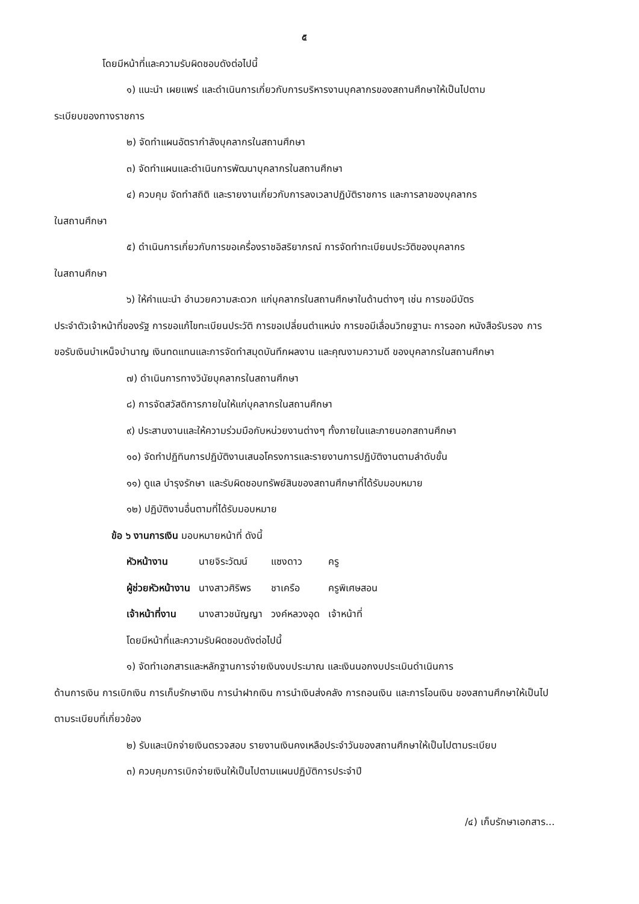๕
โดยมีหน้าที่และความรับผิดชอบดังต่อไปนี้
๑) แนะนำ เผยแพร่ และดำเนินการเกี่ยวกับการบริหารงานบุคลากรของสถานศึกษาให้เป็นไปตาม
ระเบียบของทางราชการ
๒) จัดทำแผนอัตรากำลังบุคลากรในสถานศึกษา
๓) จัดทำแผนและดำเนินการพัฒนาบุคลากรในสถานศึกษา
๔) ควบคุม จัดทำสถิติ และรายงานเกี่ยวกับการลงเวลาปฏิบัติราชการ และการลาของบุคลากร
ในสถานศึกษา
๕) ดำเนินการเกี่ยวกับการขอเครื่องราชอิสริยาภรณ์ การจัดทำทะเบียนประวัติของบุคลากร
ในสถานศึกษา
๖) ให้คำแนะนำ อำนวยความสะดวก แก่บุคลากรในสถานศึกษาในด้านต่างๆ เช่น การขอมีบัตร
ประจำตัวเจ้าหน้าที่ของรัฐ การขอแก้ไขทะเบียนประวัติ การขอเปลี่ยนตำแหน่ง การขอมีเลื่อนวิทยฐานะ การออก หนังสือรับรอง การขอรับเงินบำเหน็จบำนาญ เงินทดแทนและการจัดทำสมุดบันทึกผลงาน และคุณงามความดี ของบุคลากรในสถานศึกษา
๗) ดำเนินการทางวินัยบุคลากรในสถานศึกษา
๘) การจัดสวัสดิการภายในให้แก่บุคลากรในสถานศึกษา
๙) ประสานงานและให้ความร่วมมือกับหน่วยงานต่างๆ ทั้งภายในและภายนอกสถานศึกษา
๑๐) จัดทำปฏิทินการปฏิบัติงานเสนอโครงการและรายงานการปฏิบัติงานตามลำดับขั้น
๑๑) ดูแล บำรุงรักษา และรับผิดชอบทรัพย์สินของสถานศึกษาที่ได้รับมอบหมาย
๑๒) ปฏิบัติงานอื่นตามที่ได้รับมอบหมาย
ข้อ ๖ งานการเงิน มอบหมายหน้าที่ ดังนี้
| หัวหน้างาน | นายจิระวัฒน์ | แซงดาว | ครู |
| ผู้ช่วยหัวหน้างาน | นางสาวศิริพร | ชาเครือ | ครูพิเศษสอน |
| เจ้าหน้าที่งาน | นางสาวชนัญญา | วงค์หลวงอุด | เจ้าหน้าที่ |
โดยมีหน้าที่และความรับผิดชอบดังต่อไปนี้
๑) จัดทำเอกสารและหลักฐานการจ่ายเงินงบประมาณ และเงินนอกงบประเมินดำเนินการ
ด้านการเงิน การเบิกเงิน การเก็บรักษาเงิน การนำฝากเงิน การนำเงินส่งคลัง การถอนเงิน และการโอนเงิน ของสถานศึกษาให้เป็นไปตามระเบียบที่เกี่ยวข้อง
๒) รับและเบิกจ่ายเงินตรวจสอบ รายงานเงินคงเหลือประจำวันของสถานศึกษาให้เป็นไปตามระเบียบ
๓) ควบคุมการเบิกจ่ายเงินให้เป็นไปตามแผนปฏิบัติการประจำปี
/๔) เก็บรักษาเอกสาร...